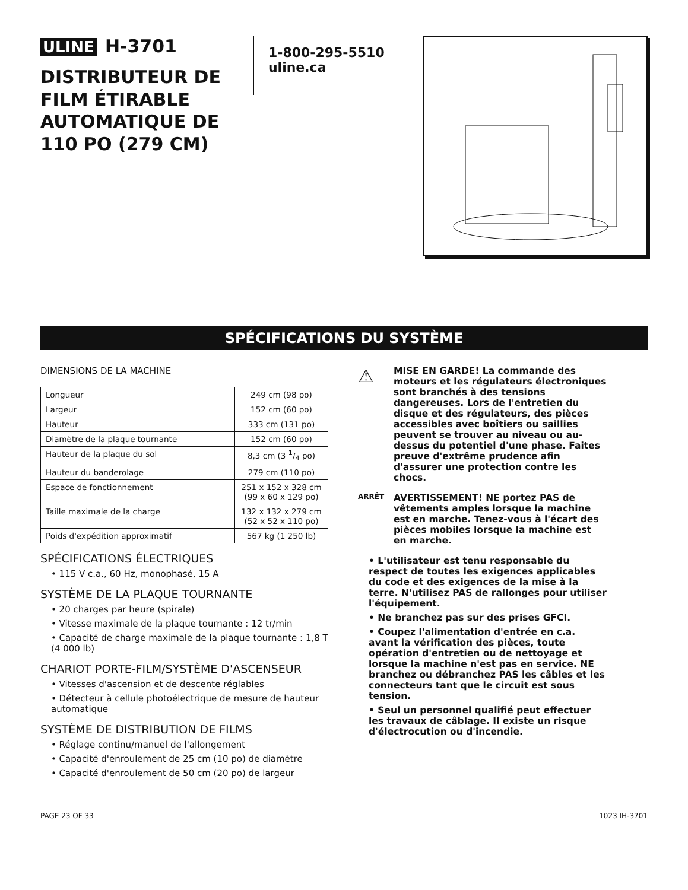ULINE H-3701
DISTRIBUTEUR DE FILM ÉTIRABLE AUTOMATIQUE DE 110 PO (279 CM)
1-800-295-5510
uline.ca
SPÉCIFICATIONS DU SYSTÈME
DIMENSIONS DE LA MACHINE
| Longueur | 249 cm (98 po) |
| Largeur | 152 cm (60 po) |
| Hauteur | 333 cm (131 po) |
| Diamètre de la plaque tournante | 152 cm (60 po) |
| Hauteur de la plaque du sol | 8,3 cm (3 1/4 po) |
| Hauteur du banderolage | 279 cm (110 po) |
| Espace de fonctionnement | 251 x 152 x 328 cm (99 x 60 x 129 po) |
| Taille maximale de la charge | 132 x 132 x 279 cm (52 x 52 x 110 po) |
| Poids d'expédition approximatif | 567 kg (1 250 lb) |
SPÉCIFICATIONS ÉLECTRIQUES
• 115 V c.a., 60 Hz, monophasé, 15 A
SYSTÈME DE LA PLAQUE TOURNANTE
• 20 charges par heure (spirale)
• Vitesse maximale de la plaque tournante : 12 tr/min
• Capacité de charge maximale de la plaque tournante : 1,8 T (4 000 lb)
CHARIOT PORTE-FILM/SYSTÈME D'ASCENSEUR
• Vitesses d'ascension et de descente réglables
• Détecteur à cellule photoélectrique de mesure de hauteur automatique
SYSTÈME DE DISTRIBUTION DE FILMS
• Réglage continu/manuel de l'allongement
• Capacité d'enroulement de 25 cm (10 po) de diamètre
• Capacité d'enroulement de 50 cm (20 po) de largeur
⚠
MISE EN GARDE! La commande des moteurs et les régulateurs électroniques sont branchés à des tensions dangereuses. Lors de l'entretien du disque et des régulateurs, des pièces accessibles avec boîtiers ou saillies peuvent se trouver au niveau ou au-dessus du potentiel d'une phase. Faites preuve d'extrême prudence afin d'assurer une protection contre les chocs.
ARRÊT
AVERTISSEMENT! NE portez PAS de vêtements amples lorsque la machine est en marche. Tenez-vous à l'écart des pièces mobiles lorsque la machine est en marche.
• L'utilisateur est tenu responsable du respect de toutes les exigences applicables du code et des exigences de la mise à la terre. N'utilisez PAS de rallonges pour utiliser l'équipement.
• Ne branchez pas sur des prises GFCI.
• Coupez l'alimentation d'entrée en c.a. avant la vérification des pièces, toute opération d'entretien ou de nettoyage et lorsque la machine n'est pas en service. NE branchez ou débranchez PAS les câbles et les connecteurs tant que le circuit est sous tension.
• Seul un personnel qualifié peut effectuer les travaux de câblage. Il existe un risque d'électrocution ou d'incendie.
PAGE 23 OF 33 1023 IH-3701